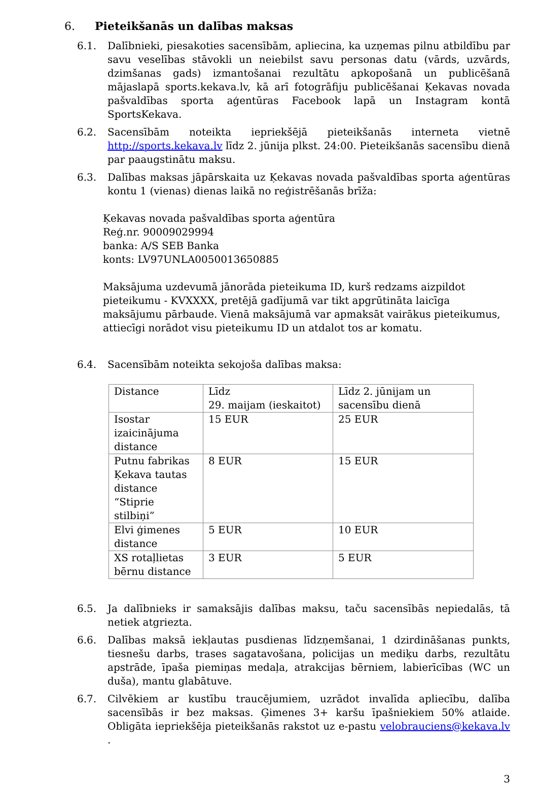6. Pieteikšanās un dalības maksas
6.1. Dalībnieki, piesakoties sacensībām, apliecina, ka uzņemas pilnu atbildību par savu veselības stāvokli un neiebilst savu personas datu (vārds, uzvārds, dzimšanas gads) izmantošanai rezultātu apkopošanā un publicēšanā mājaslapā sports.kekava.lv, kā arī fotogrāfiju publicēšanai Ķekavas novada pašvaldības sporta aģentūras Facebook lapā un Instagram kontā SportsKekava.
6.2. Sacensībām noteikta iepriekšējā pieteikšanās interneta vietnē http://sports.kekava.lv līdz 2. jūnija plkst. 24:00. Pieteikšanās sacensību dienā par paaugstinātu maksu.
6.3. Dalības maksas jāpārskaita uz Ķekavas novada pašvaldības sporta aģentūras kontu 1 (vienas) dienas laikā no reģistrēšanās brīža:
Ķekavas novada pašvaldības sporta aģentūra
Reģ.nr. 90009029994
banka: A/S SEB Banka
konts: LV97UNLA0050013650885
Maksājuma uzdevumā jānorāda pieteikuma ID, kurš redzams aizpildot pieteikumu - KVXXXX, pretējā gadījumā var tikt apgrūtināta laicīga maksājumu pārbaude. Vienā maksājumā var apmaksāt vairākus pieteikumus, attiecīgi norādot visu pieteikumu ID un atdalot tos ar komatu.
6.4. Sacensībām noteikta sekojoša dalības maksa:
| Distance | Līdz 29. maijam (ieskaitot) | Līdz 2. jūnijam un sacensību dienā |
| Isostar izaicinājuma distance | 15 EUR | 25 EUR |
| Putnu fabrikas Ķekava tautas distance “Stiprie stilbiņi” | 8 EUR | 15 EUR |
| Elvi ģimenes distance | 5 EUR | 10 EUR |
| XS rotaļlietas bērnu distance | 3 EUR | 5 EUR |
6.5. Ja dalībnieks ir samaksājis dalības maksu, taču sacensībās nepiedalās, tā netiek atgriezta.
6.6. Dalības maksā iekļautas pusdienas līdzņemšanai, 1 dzirdināšanas punkts, tiesnešu darbs, trases sagatavošana, policijas un mediķu darbs, rezultātu apstrāde, īpaša piemiņas medaļa, atrakcijas bērniem, labierīcības (WC un duša), mantu glabātuve.
6.7. Cilvēkiem ar kustību traucējumiem, uzrādot invalīda apliecību, dalība sacensībās ir bez maksas. Ģimenes 3+ karšu īpašniekiem 50% atlaide. Obligāta iepriekšēja pieteikšanās rakstot uz e-pastu velobrauciens@kekava.lv .
3